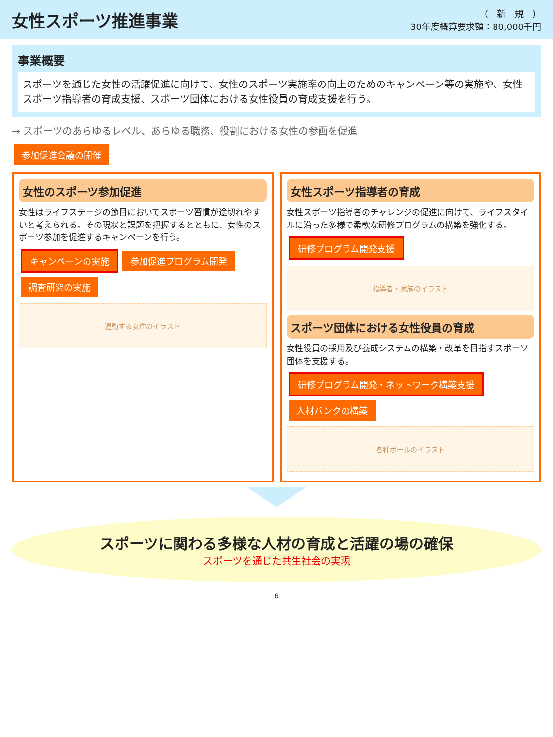女性スポーツ推進事業
（　新　規　）
30年度概算要求額：80,000千円
事業概要
スポーツを通じた女性の活躍促進に向けて、女性のスポーツ実施率の向上のためのキャンペーン等の実施や、女性スポーツ指導者の育成支援、スポーツ団体における女性役員の育成支援を行う。
→ スポーツのあらゆるレベル、あらゆる職務、役割における女性の参画を促進
参加促進会議の開催
女性のスポーツ参加促進
女性はライフステージの節目においてスポーツ習慣が途切れやすいと考えられる。その現状と課題を把握するとともに、女性のスポーツ参加を促進するキャンペーンを行う。
キャンペーンの実施 参加促進プログラム開発 調査研究の実施
運動する女性のイラスト
女性スポーツ指導者の育成
女性スポーツ指導者のチャレンジの促進に向けて、ライフスタイルに沿った多様で柔軟な研修プログラムの構築を強化する。
研修プログラム開発支援
指導者・家族のイラスト
スポーツ団体における女性役員の育成
女性役員の採用及び養成システムの構築・改革を目指すスポーツ団体を支援する。
研修プログラム開発・ネットワーク構築支援 人材バンクの構築
各種ボールのイラスト
スポーツに関わる多様な人材の育成と活躍の場の確保
スポーツを通じた共生社会の実現
6